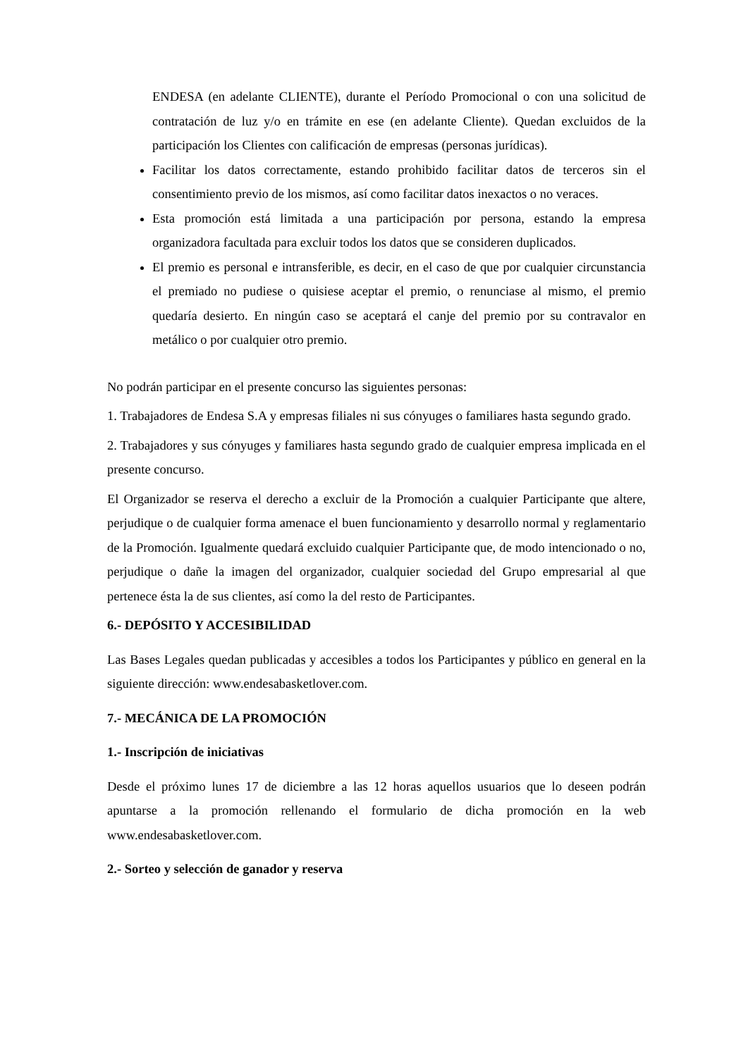ENDESA (en adelante CLIENTE), durante el Período Promocional o con una solicitud de contratación de luz y/o en trámite en ese (en adelante Cliente). Quedan excluidos de la participación los Clientes con calificación de empresas (personas jurídicas).
Facilitar los datos correctamente, estando prohibido facilitar datos de terceros sin el consentimiento previo de los mismos, así como facilitar datos inexactos o no veraces.
Esta promoción está limitada a una participación por persona, estando la empresa organizadora facultada para excluir todos los datos que se consideren duplicados.
El premio es personal e intransferible, es decir, en el caso de que por cualquier circunstancia el premiado no pudiese o quisiese aceptar el premio, o renunciase al mismo, el premio quedaría desierto. En ningún caso se aceptará el canje del premio por su contravalor en metálico o por cualquier otro premio.
No podrán participar en el presente concurso las siguientes personas:
1. Trabajadores de Endesa S.A y empresas filiales ni sus cónyuges o familiares hasta segundo grado.
2. Trabajadores y sus cónyuges y familiares hasta segundo grado de cualquier empresa implicada en el presente concurso.
El Organizador se reserva el derecho a excluir de la Promoción a cualquier Participante que altere, perjudique o de cualquier forma amenace el buen funcionamiento y desarrollo normal y reglamentario de la Promoción. Igualmente quedará excluido cualquier Participante que, de modo intencionado o no, perjudique o dañe la imagen del organizador, cualquier sociedad del Grupo empresarial al que pertenece ésta la de sus clientes, así como la del resto de Participantes.
6.- DEPÓSITO Y ACCESIBILIDAD
Las Bases Legales quedan publicadas y accesibles a todos los Participantes y público en general en la siguiente dirección: www.endesabasketlover.com.
7.- MECÁNICA DE LA PROMOCIÓN
1.- Inscripción de iniciativas
Desde el próximo lunes 17 de diciembre a las 12 horas aquellos usuarios que lo deseen podrán apuntarse a la promoción rellenando el formulario de dicha promoción en la web www.endesabasketlover.com.
2.- Sorteo y selección de ganador y reserva